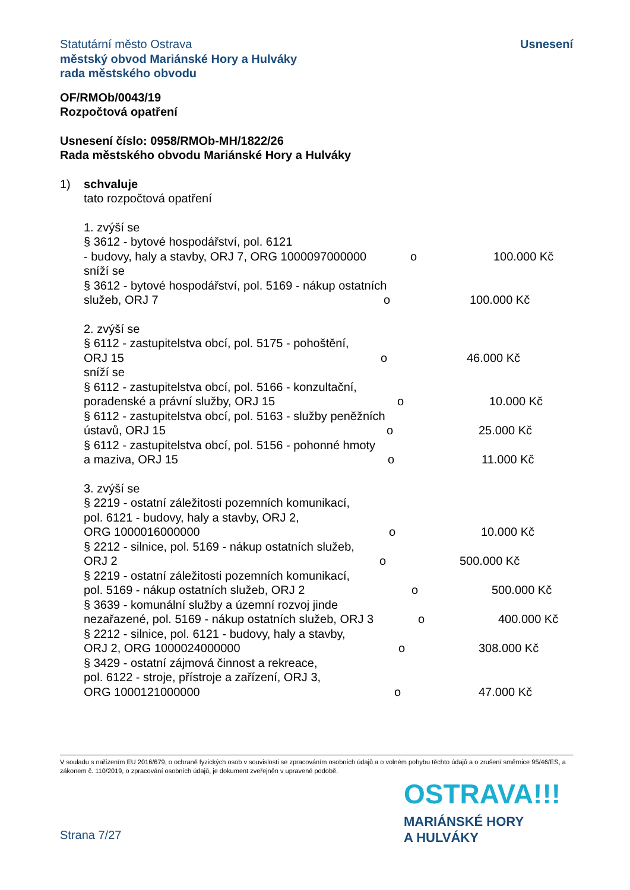Statutární město Ostrava
městský obvod Mariánské Hory a Hulváky
rada městského obvodu
Usnesení
OF/RMOb/0043/19
Rozpočtová opatření
Usnesení číslo: 0958/RMOb-MH/1822/26
Rada městského obvodu Mariánské Hory a Hulváky
1) schvaluje
tato rozpočtová opatření
1. zvýší se
§ 3612 - bytové hospodářství, pol. 6121
- budovy, haly a stavby, ORJ 7, ORG 1000097000000 o 100.000 Kč
sníží se
§ 3612 - bytové hospodářství, pol. 5169 - nákup ostatních
služeb, ORJ 7 o 100.000 Kč
2. zvýší se
§ 6112 - zastupitelstva obcí, pol. 5175 - pohoštění,
ORJ 15 o 46.000 Kč
sníží se
§ 6112 - zastupitelstva obcí, pol. 5166 - konzultační,
poradenské a právní služby, ORJ 15 o 10.000 Kč
§ 6112 - zastupitelstva obcí, pol. 5163 - služby peněžních
ústavů, ORJ 15 o 25.000 Kč
§ 6112 - zastupitelstva obcí, pol. 5156 - pohonné hmoty
a maziva, ORJ 15 o 11.000 Kč
3. zvýší se
§ 2219 - ostatní záležitosti pozemních komunikací,
pol. 6121 - budovy, haly a stavby, ORJ 2,
ORG 1000016000000 o 10.000 Kč
§ 2212 - silnice, pol. 5169 - nákup ostatních služeb,
ORJ 2 o 500.000 Kč
§ 2219 - ostatní záležitosti pozemních komunikací,
pol. 5169 - nákup ostatních služeb, ORJ 2 o 500.000 Kč
§ 3639 - komunální služby a územní rozvoj jinde
nezařazené, pol. 5169 - nákup ostatních služeb, ORJ 3 o 400.000 Kč
§ 2212 - silnice, pol. 6121 - budovy, haly a stavby,
ORJ 2, ORG 1000024000000 o 308.000 Kč
§ 3429 - ostatní zájmová činnost a rekreace,
pol. 6122 - stroje, přístroje a zařízení, ORJ 3,
ORG 1000121000000 o 47.000 Kč
V souladu s nařízením EU 2016/679, o ochraně fyzických osob v souvislosti se zpracováním osobních údajů a o volném pohybu těchto údajů a o zrušení směrnice 95/46/ES, a zákonem č. 110/2019, o zpracování osobních údajů, je dokument zveřejněn v upravené podobě.
OSTRAVA!!!
MARIÁNSKÉ HORY
A HULVÁKY
Strana 7/27